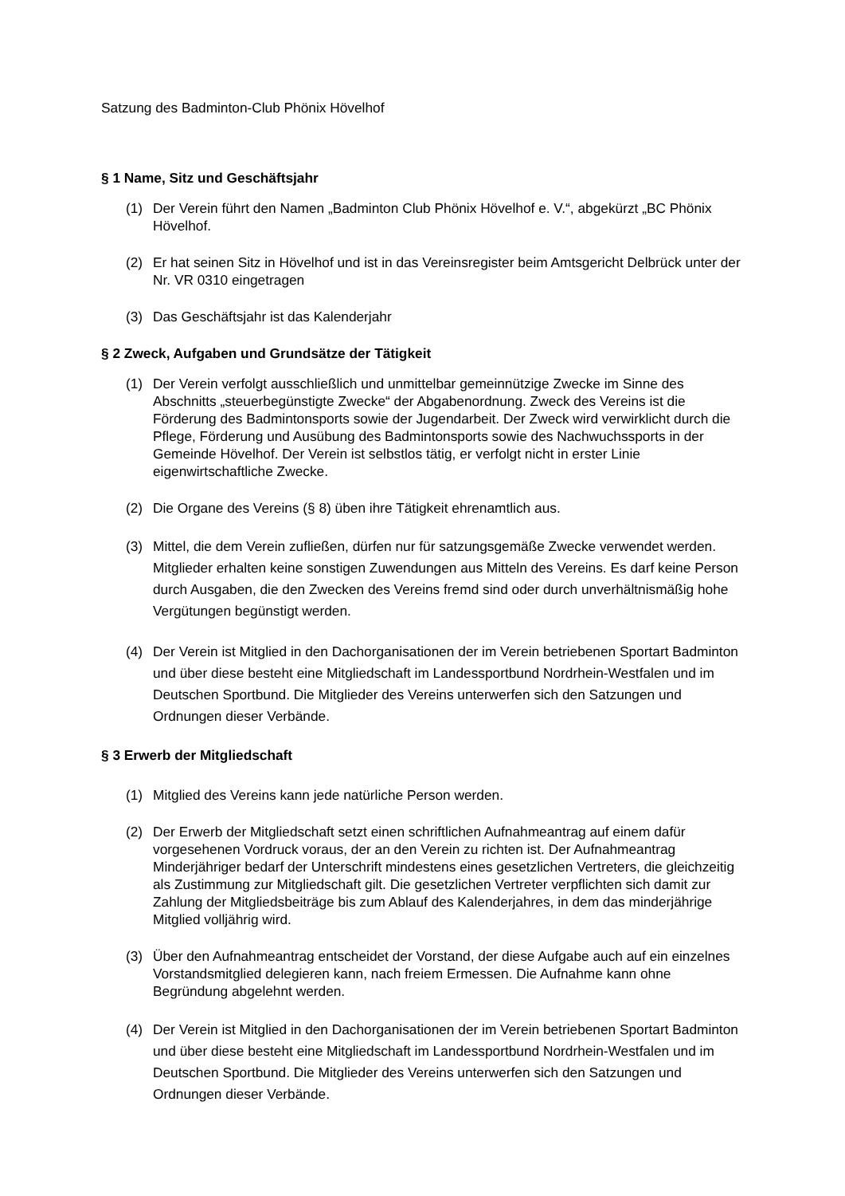Satzung des Badminton-Club Phönix Hövelhof
§ 1 Name, Sitz und Geschäftsjahr
(1) Der Verein führt den Namen „Badminton Club Phönix Hövelhof e. V.“, abgekürzt „BC Phönix Hövelhof.
(2) Er hat seinen Sitz in Hövelhof und ist in das Vereinsregister beim Amtsgericht Delbrück unter der Nr. VR 0310 eingetragen
(3) Das Geschäftsjahr ist das Kalenderjahr
§ 2 Zweck, Aufgaben und Grundsätze der Tätigkeit
(1) Der Verein verfolgt ausschließlich und unmittelbar gemeinnützige Zwecke im Sinne des Abschnitts „steuerbegünstigte Zwecke“ der Abgabenordnung. Zweck des Vereins ist die Förderung des Badmintonsports sowie der Jugendarbeit. Der Zweck wird verwirklicht durch die Pflege, Förderung und Ausübung des Badmintonsports sowie des Nachwuchssports in der Gemeinde Hövelhof. Der Verein ist selbstlos tätig, er verfolgt nicht in erster Linie eigenwirtschaftliche Zwecke.
(2) Die Organe des Vereins (§ 8) üben ihre Tätigkeit ehrenamtlich aus.
(3) Mittel, die dem Verein zufließen, dürfen nur für satzungsgemäße Zwecke verwendet werden. Mitglieder erhalten keine sonstigen Zuwendungen aus Mitteln des Vereins. Es darf keine Person durch Ausgaben, die den Zwecken des Vereins fremd sind oder durch unverhältnismäßig hohe Vergütungen begünstigt werden.
(4) Der Verein ist Mitglied in den Dachorganisationen der im Verein betriebenen Sportart Badminton und über diese besteht eine Mitgliedschaft im Landessportbund Nordrhein-Westfalen und im Deutschen Sportbund. Die Mitglieder des Vereins unterwerfen sich den Satzungen und Ordnungen dieser Verbände.
§ 3 Erwerb der Mitgliedschaft
(1) Mitglied des Vereins kann jede natürliche Person werden.
(2) Der Erwerb der Mitgliedschaft setzt einen schriftlichen Aufnahmeantrag auf einem dafür vorgesehenen Vordruck voraus, der an den Verein zu richten ist. Der Aufnahmeantrag Minderjähriger bedarf der Unterschrift mindestens eines gesetzlichen Vertreters, die gleichzeitig als Zustimmung zur Mitgliedschaft gilt. Die gesetzlichen Vertreter verpflichten sich damit zur Zahlung der Mitgliedsbeiträge bis zum Ablauf des Kalenderjahres, in dem das minderjährige Mitglied volljährig wird.
(3) Über den Aufnahmeantrag entscheidet der Vorstand, der diese Aufgabe auch auf ein einzelnes Vorstandsmitglied delegieren kann, nach freiem Ermessen. Die Aufnahme kann ohne Begründung abgelehnt werden.
(4) Der Verein ist Mitglied in den Dachorganisationen der im Verein betriebenen Sportart Badminton und über diese besteht eine Mitgliedschaft im Landessportbund Nordrhein-Westfalen und im Deutschen Sportbund. Die Mitglieder des Vereins unterwerfen sich den Satzungen und Ordnungen dieser Verbände.